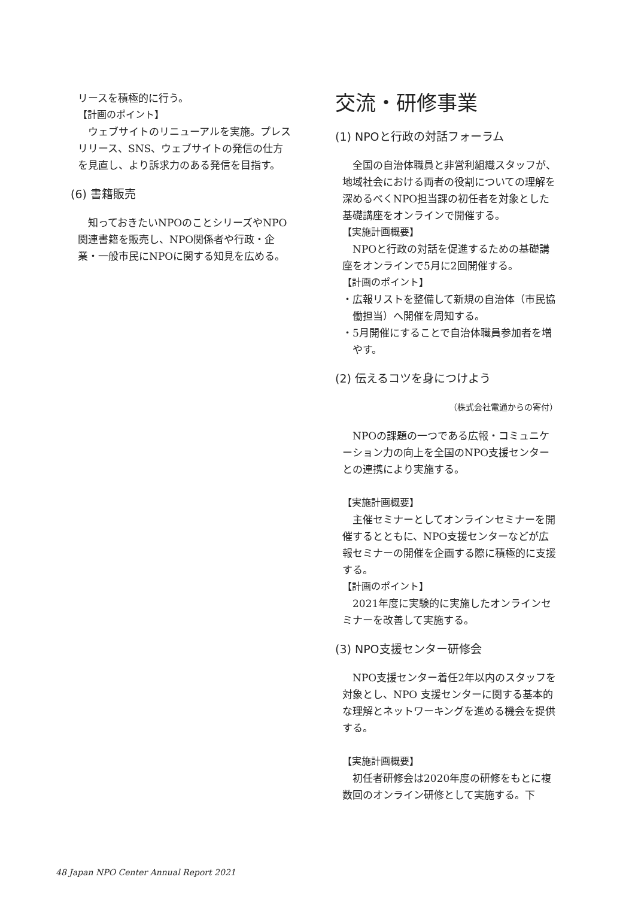リースを積極的に行う。
【計画のポイント】
ウェブサイトのリニューアルを実施。プレスリリース、SNS、ウェブサイトの発信の仕方を見直し、より訴求力のある発信を目指す。
(6) 書籍販売
知っておきたいNPOのことシリーズやNPO関連書籍を販売し、NPO関係者や行政・企業・一般市民にNPOに関する知見を広める。
交流・研修事業
(1) NPOと行政の対話フォーラム
全国の自治体職員と非営利組織スタッフが、地域社会における両者の役割についての理解を深めるべくNPO担当課の初任者を対象とした基礎講座をオンラインで開催する。
【実施計画概要】
NPOと行政の対話を促進するための基礎講座をオンラインで5月に2回開催する。
【計画のポイント】
・広報リストを整備して新規の自治体（市民協働担当）へ開催を周知する。
・5月開催にすることで自治体職員参加者を増やす。
(2) 伝えるコツを身につけよう
（株式会社電通からの寄付）
NPOの課題の一つである広報・コミュニケーション力の向上を全国のNPO支援センターとの連携により実施する。
【実施計画概要】
主催セミナーとしてオンラインセミナーを開催するとともに、NPO支援センターなどが広報セミナーの開催を企画する際に積極的に支援する。
【計画のポイント】
2021年度に実験的に実施したオンラインセミナーを改善して実施する。
(3) NPO支援センター研修会
NPO支援センター着任2年以内のスタッフを対象とし、NPO 支援センターに関する基本的な理解とネットワーキングを進める機会を提供する。
【実施計画概要】
初任者研修会は2020年度の研修をもとに複数回のオンライン研修として実施する。下
48 Japan NPO Center Annual Report 2021